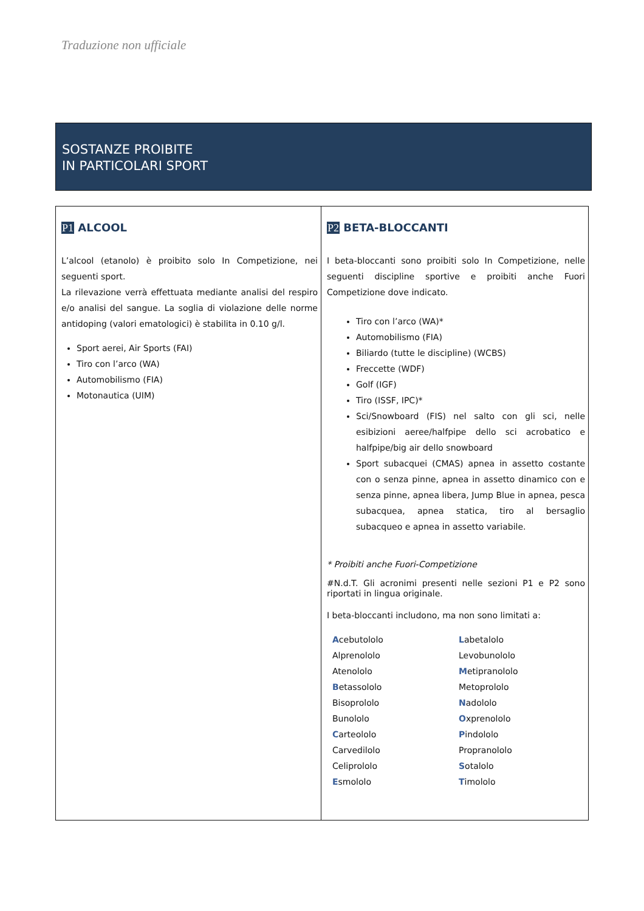Traduzione non ufficiale
SOSTANZE PROIBITE
IN PARTICOLARI SPORT
| P1 ALCOOL L’alcool (etanolo) è proibito solo In Competizione, nei seguenti sport. La rilevazione verrà effettuata mediante analisi del respiro e/o analisi del sangue. La soglia di violazione delle norme antidoping (valori ematologici) è stabilita in 0.10 g/l. Sport aerei, Air Sports (FAI) Tiro con l’arco (WA) Automobilismo (FIA) Motonautica (UIM) | P2 BETA-BLOCCANTI I beta-bloccanti sono proibiti solo In Competizione, nelle seguenti discipline sportive e proibiti anche Fuori Competizione dove indicato. Tiro con l’arco (WA)* Automobilismo (FIA) Biliardo (tutte le discipline) (WCBS) Freccette (WDF) Golf (IGF) Tiro (ISSF, IPC)* Sci/Snowboard (FIS) nel salto con gli sci, nelle esibizioni aeree/halfpipe dello sci acrobatico e halfpipe/big air dello snowboard Sport subacquei (CMAS) apnea in assetto costante con o senza pinne, apnea in assetto dinamico con e senza pinne, apnea libera, Jump Blue in apnea, pesca subacquea, apnea statica, tiro al bersaglio subacqueo e apnea in assetto variabile. * Proibiti anche Fuori-Competizione #N.d.T. Gli acronimi presenti nelle sezioni P1 e P2 sono riportati in lingua originale. I beta-bloccanti includono, ma non sono limitati a: A cebutololo Alprenololo Atenololo B etassololo Bisoprololo Bunololo C arteololo Carvedilolo Celiprololo E smololo L abetalolo Levobunololo M etipranololo Metoprololo N adololo O xprenololo P indololo Propranololo S otalolo T imololo |